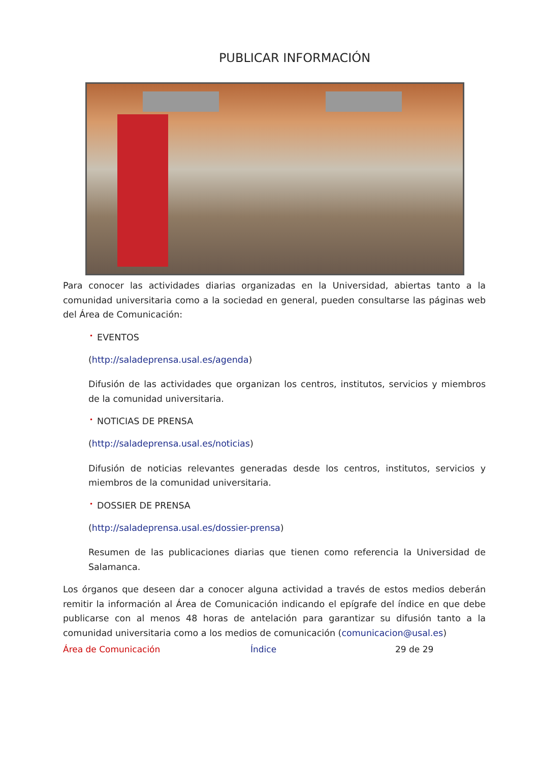PUBLICAR INFORMACIÓN
Para conocer las actividades diarias organizadas en la Universidad, abiertas tanto a la comunidad universitaria como a la sociedad en general, pueden consultarse las páginas web del Área de Comunicación:
• EVENTOS
(http://saladeprensa.usal.es/agenda)
Difusión de las actividades que organizan los centros, institutos, servicios y miembros de la comunidad universitaria.
• NOTICIAS DE PRENSA
(http://saladeprensa.usal.es/noticias)
Difusión de noticias relevantes generadas desde los centros, institutos, servicios y miembros de la comunidad universitaria.
• DOSSIER DE PRENSA
(http://saladeprensa.usal.es/dossier-prensa)
Resumen de las publicaciones diarias que tienen como referencia la Universidad de Salamanca.
Los órganos que deseen dar a conocer alguna actividad a través de estos medios deberán remitir la información al Área de Comunicación indicando el epígrafe del índice en que debe publicarse con al menos 48 horas de antelación para garantizar su difusión tanto a la comunidad universitaria como a los medios de comunicación (comunicacion@usal.es)
Área de Comunicación Índice 29 de 29